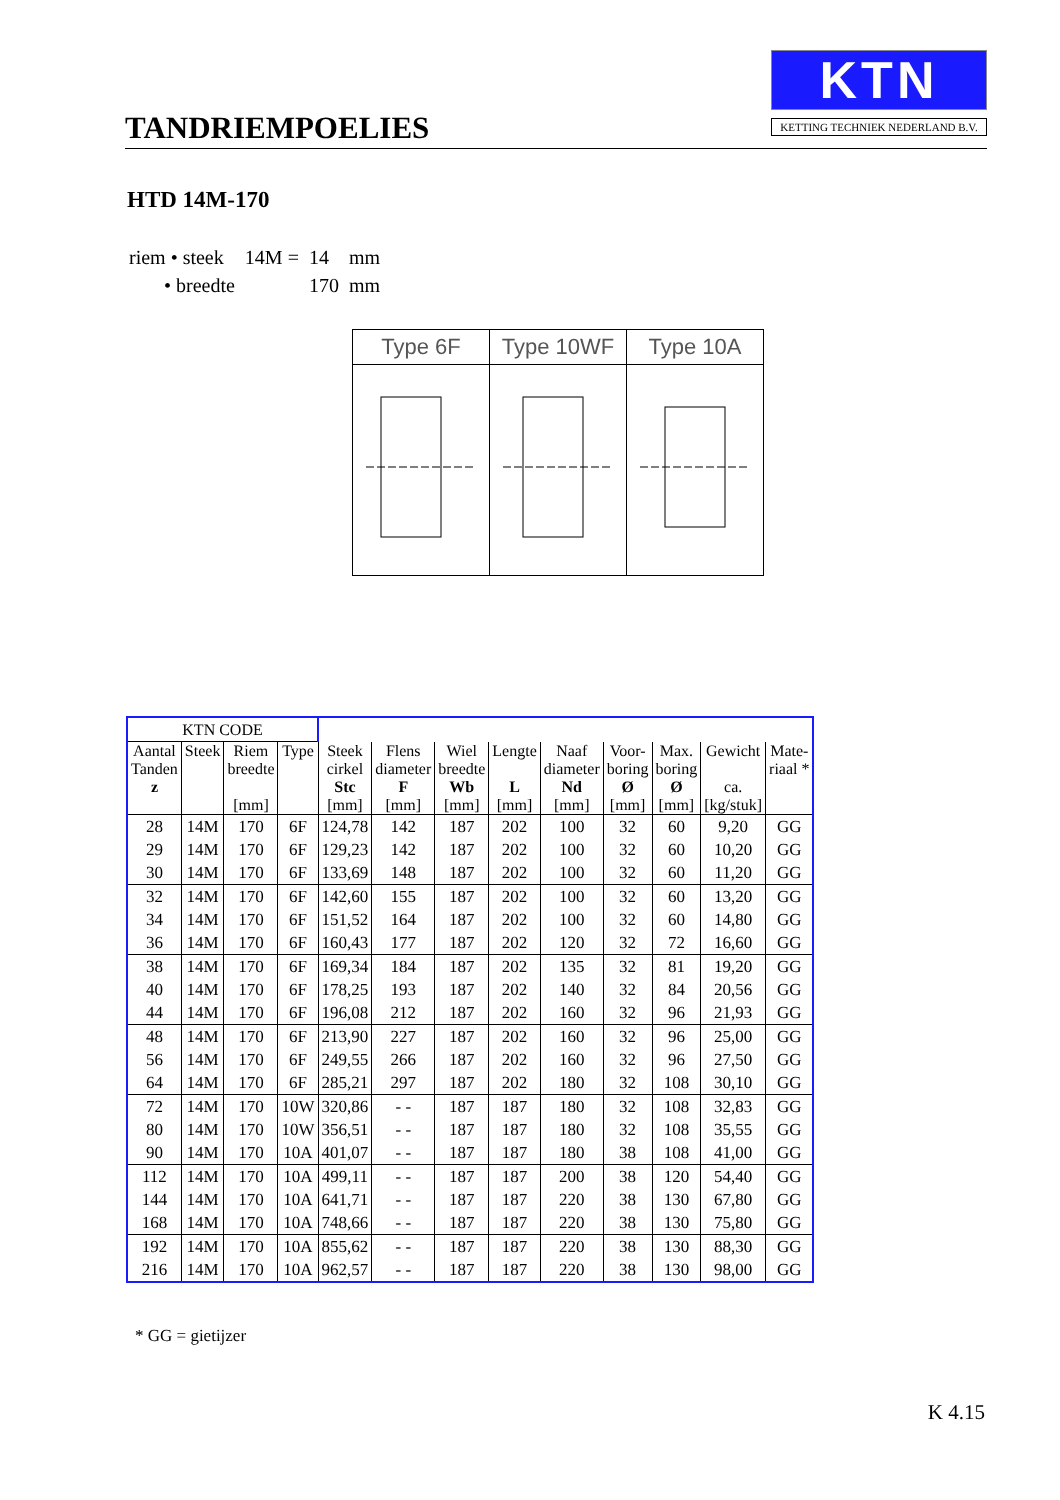TANDRIEMPOELIES
KTN
KETTING TECHNIEK NEDERLAND B.V.
HTD 14M-170
| riem • steek | 14M = | 14 | mm |
| • breedte | | 170 | mm |
| Type 6F | Type 10WF | Type 10A |
| KTN CODE | | | | | | | | | | | | |
| --- | --- | --- | --- | --- | --- | --- | --- | --- | --- | --- | --- | --- |
| Aantal Tanden z | Steek | Riem breedte [mm] | Type | Steek cirkel Stc [mm] | Flens diameter F [mm] | Wiel breedte Wb [mm] | Lengte L [mm] | Naaf diameter Nd [mm] | Voor- boring Ø [mm] | Max. boring Ø [mm] | Gewicht ca. [kg/stuk] | Mate- riaal * |
| 28 | 14M | 170 | 6F | 124,78 | 142 | 187 | 202 | 100 | 32 | 60 | 9,20 | GG |
| 29 | 14M | 170 | 6F | 129,23 | 142 | 187 | 202 | 100 | 32 | 60 | 10,20 | GG |
| 30 | 14M | 170 | 6F | 133,69 | 148 | 187 | 202 | 100 | 32 | 60 | 11,20 | GG |
| 32 | 14M | 170 | 6F | 142,60 | 155 | 187 | 202 | 100 | 32 | 60 | 13,20 | GG |
| 34 | 14M | 170 | 6F | 151,52 | 164 | 187 | 202 | 100 | 32 | 60 | 14,80 | GG |
| 36 | 14M | 170 | 6F | 160,43 | 177 | 187 | 202 | 120 | 32 | 72 | 16,60 | GG |
| 38 | 14M | 170 | 6F | 169,34 | 184 | 187 | 202 | 135 | 32 | 81 | 19,20 | GG |
| 40 | 14M | 170 | 6F | 178,25 | 193 | 187 | 202 | 140 | 32 | 84 | 20,56 | GG |
| 44 | 14M | 170 | 6F | 196,08 | 212 | 187 | 202 | 160 | 32 | 96 | 21,93 | GG |
| 48 | 14M | 170 | 6F | 213,90 | 227 | 187 | 202 | 160 | 32 | 96 | 25,00 | GG |
| 56 | 14M | 170 | 6F | 249,55 | 266 | 187 | 202 | 160 | 32 | 96 | 27,50 | GG |
| 64 | 14M | 170 | 6F | 285,21 | 297 | 187 | 202 | 180 | 32 | 108 | 30,10 | GG |
| 72 | 14M | 170 | 10W | 320,86 | - - | 187 | 187 | 180 | 32 | 108 | 32,83 | GG |
| 80 | 14M | 170 | 10W | 356,51 | - - | 187 | 187 | 180 | 32 | 108 | 35,55 | GG |
| 90 | 14M | 170 | 10A | 401,07 | - - | 187 | 187 | 180 | 38 | 108 | 41,00 | GG |
| 112 | 14M | 170 | 10A | 499,11 | - - | 187 | 187 | 200 | 38 | 120 | 54,40 | GG |
| 144 | 14M | 170 | 10A | 641,71 | - - | 187 | 187 | 220 | 38 | 130 | 67,80 | GG |
| 168 | 14M | 170 | 10A | 748,66 | - - | 187 | 187 | 220 | 38 | 130 | 75,80 | GG |
| 192 | 14M | 170 | 10A | 855,62 | - - | 187 | 187 | 220 | 38 | 130 | 88,30 | GG |
| 216 | 14M | 170 | 10A | 962,57 | - - | 187 | 187 | 220 | 38 | 130 | 98,00 | GG |
* GG = gietijzer
K 4.15